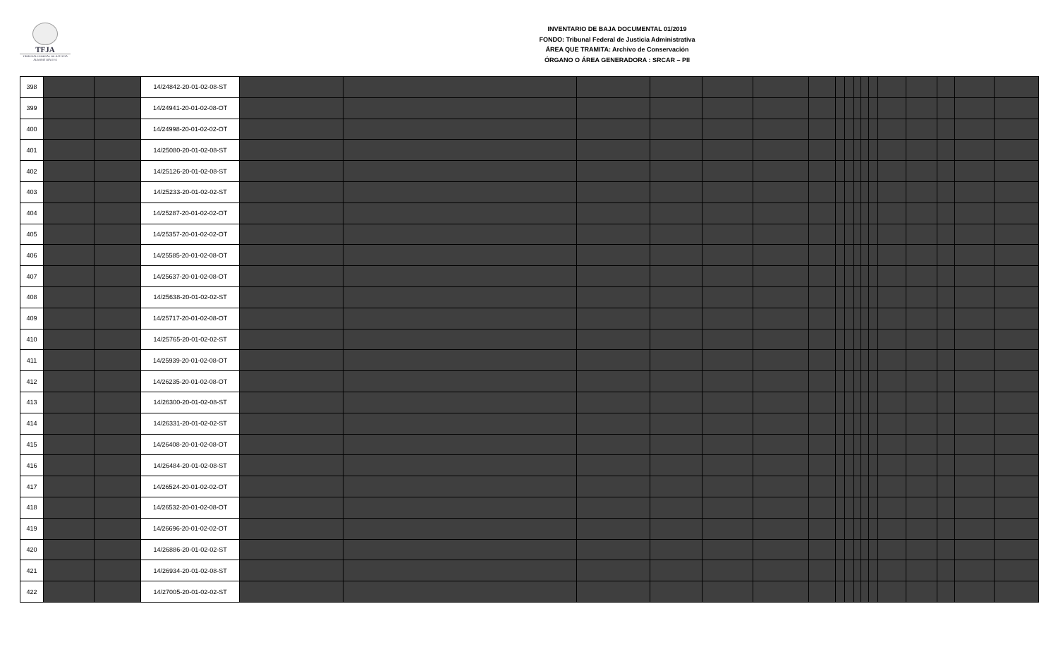TFJA
TRIBUNAL FEDERAL DE JUSTICIA ADMINISTRATIVA
INVENTARIO DE BAJA DOCUMENTAL 01/2019
FONDO: Tribunal Federal de Justicia Administrativa
ÁREA QUE TRAMITA: Archivo de Conservación
ÓRGANO O ÁREA GENERADORA : SRCAR – PII
| 398 | | | 14/24842-20-01-02-08-ST | | | | | | | | | | | | | | | | | |
| 399 | | | 14/24941-20-01-02-08-OT | | | | | | | | | | | | | | | | | |
| 400 | | | 14/24998-20-01-02-02-OT | | | | | | | | | | | | | | | | | |
| 401 | | | 14/25080-20-01-02-08-ST | | | | | | | | | | | | | | | | | |
| 402 | | | 14/25126-20-01-02-08-ST | | | | | | | | | | | | | | | | | |
| 403 | | | 14/25233-20-01-02-02-ST | | | | | | | | | | | | | | | | | |
| 404 | | | 14/25287-20-01-02-02-OT | | | | | | | | | | | | | | | | | |
| 405 | | | 14/25357-20-01-02-02-OT | | | | | | | | | | | | | | | | | |
| 406 | | | 14/25585-20-01-02-08-OT | | | | | | | | | | | | | | | | | |
| 407 | | | 14/25637-20-01-02-08-OT | | | | | | | | | | | | | | | | | |
| 408 | | | 14/25638-20-01-02-02-ST | | | | | | | | | | | | | | | | | |
| 409 | | | 14/25717-20-01-02-08-OT | | | | | | | | | | | | | | | | | |
| 410 | | | 14/25765-20-01-02-02-ST | | | | | | | | | | | | | | | | | |
| 411 | | | 14/25939-20-01-02-08-OT | | | | | | | | | | | | | | | | | |
| 412 | | | 14/26235-20-01-02-08-OT | | | | | | | | | | | | | | | | | |
| 413 | | | 14/26300-20-01-02-08-ST | | | | | | | | | | | | | | | | | |
| 414 | | | 14/26331-20-01-02-02-ST | | | | | | | | | | | | | | | | | |
| 415 | | | 14/26408-20-01-02-08-OT | | | | | | | | | | | | | | | | | |
| 416 | | | 14/26484-20-01-02-08-ST | | | | | | | | | | | | | | | | | |
| 417 | | | 14/26524-20-01-02-02-OT | | | | | | | | | | | | | | | | | |
| 418 | | | 14/26532-20-01-02-08-OT | | | | | | | | | | | | | | | | | |
| 419 | | | 14/26696-20-01-02-02-OT | | | | | | | | | | | | | | | | | |
| 420 | | | 14/26886-20-01-02-02-ST | | | | | | | | | | | | | | | | | |
| 421 | | | 14/26934-20-01-02-08-ST | | | | | | | | | | | | | | | | | |
| 422 | | | 14/27005-20-01-02-02-ST | | | | | | | | | | | | | | | | | |